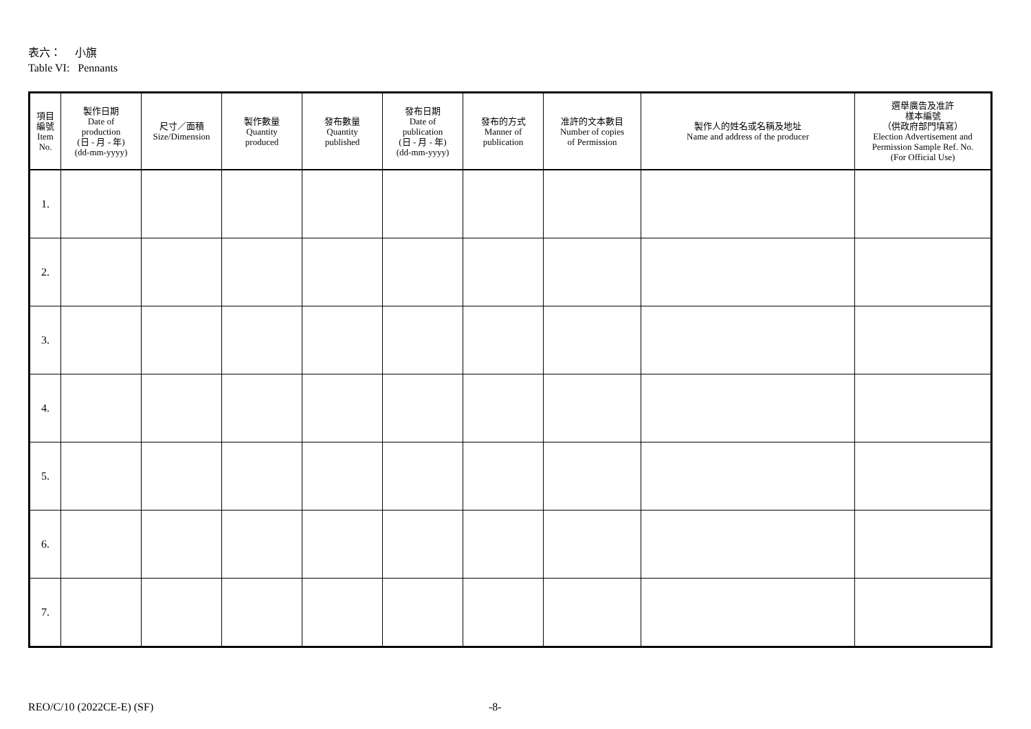表六： 小旗
Table VI: Pennants
| 項目 編號 Item No. | 製作日期 Date of production (日 - 月 - 年) (dd-mm-yyyy) | 尺寸／面積 Size/Dimension | 製作數量 Quantity produced | 發布數量 Quantity published | 發布日期 Date of publication (日 - 月 - 年) (dd-mm-yyyy) | 發布的方式 Manner of publication | 准許的文本數目 Number of copies of Permission | 製作人的姓名或名稱及地址 Name and address of the producer | 選舉廣告及准許 樣本編號 （供政府部門填寫） Election Advertisement and Permission Sample Ref. No. (For Official Use) |
| --- | --- | --- | --- | --- | --- | --- | --- | --- | --- |
| 1. | | | | | | | | | |
| 2. | | | | | | | | | |
| 3. | | | | | | | | | |
| 4. | | | | | | | | | |
| 5. | | | | | | | | | |
| 6. | | | | | | | | | |
| 7. | | | | | | | | | |
REO/C/10 (2022CE-E) (SF) -8-